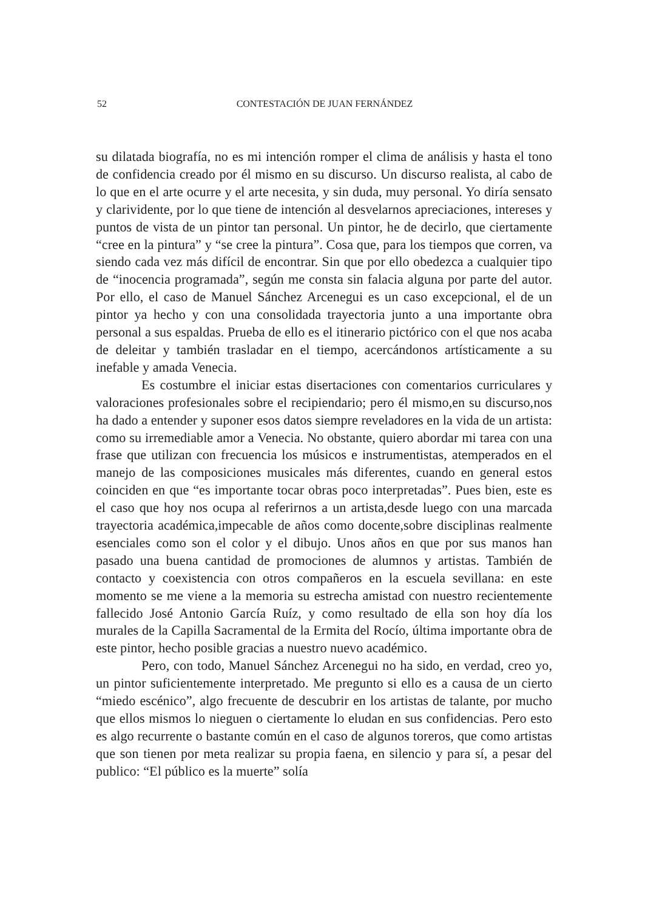52 CONTESTACIÓN DE JUAN FERNÁNDEZ
su dilatada biografía, no es mi intención romper el clima de análisis y hasta el tono de confidencia creado por él mismo en su discurso. Un discurso realista, al cabo de lo que en el arte ocurre y el arte necesita, y sin duda, muy personal. Yo diría sensato y clarividente, por lo que tiene de intención al desvelarnos apreciaciones, intereses y puntos de vista de un pintor tan personal. Un pintor, he de decirlo, que ciertamente “cree en la pintura” y “se cree la pintura”. Cosa que, para los tiempos que corren, va siendo cada vez más difícil de encontrar. Sin que por ello obedezca a cualquier tipo de “inocencia programada”, según me consta sin falacia alguna por parte del autor. Por ello, el caso de Manuel Sánchez Arcenegui es un caso excepcional, el de un pintor ya hecho y con una consolidada trayectoria junto a una importante obra personal a sus espaldas. Prueba de ello es el itinerario pictórico con el que nos acaba de deleitar y también trasladar en el tiempo, acercándonos artísticamente a su inefable y amada Venecia.
Es costumbre el iniciar estas disertaciones con comentarios curriculares y valoraciones profesionales sobre el recipiendario; pero él mismo,en su discurso,nos ha dado a entender y suponer esos datos siempre reveladores en la vida de un artista: como su irremediable amor a Venecia. No obstante, quiero abordar mi tarea con una frase que utilizan con frecuencia los músicos e instrumentistas, atemperados en el manejo de las composiciones musicales más diferentes, cuando en general estos coinciden en que “es importante tocar obras poco interpretadas”. Pues bien, este es el caso que hoy nos ocupa al referirnos a un artista,desde luego con una marcada trayectoria académica,impecable de años como docente,sobre disciplinas realmente esenciales como son el color y el dibujo. Unos años en que por sus manos han pasado una buena cantidad de promociones de alumnos y artistas. También de contacto y coexistencia con otros compañeros en la escuela sevillana: en este momento se me viene a la memoria su estrecha amistad con nuestro recientemente fallecido José Antonio García Ruíz, y como resultado de ella son hoy día los murales de la Capilla Sacramental de la Ermita del Rocío, última importante obra de este pintor, hecho posible gracias a nuestro nuevo académico.
Pero, con todo, Manuel Sánchez Arcenegui no ha sido, en verdad, creo yo, un pintor suficientemente interpretado. Me pregunto si ello es a causa de un cierto “miedo escénico”, algo frecuente de descubrir en los artistas de talante, por mucho que ellos mismos lo nieguen o ciertamente lo eludan en sus confidencias. Pero esto es algo recurrente o bastante común en el caso de algunos toreros, que como artistas que son tienen por meta realizar su propia faena, en silencio y para sí, a pesar del publico: “El público es la muerte” solía